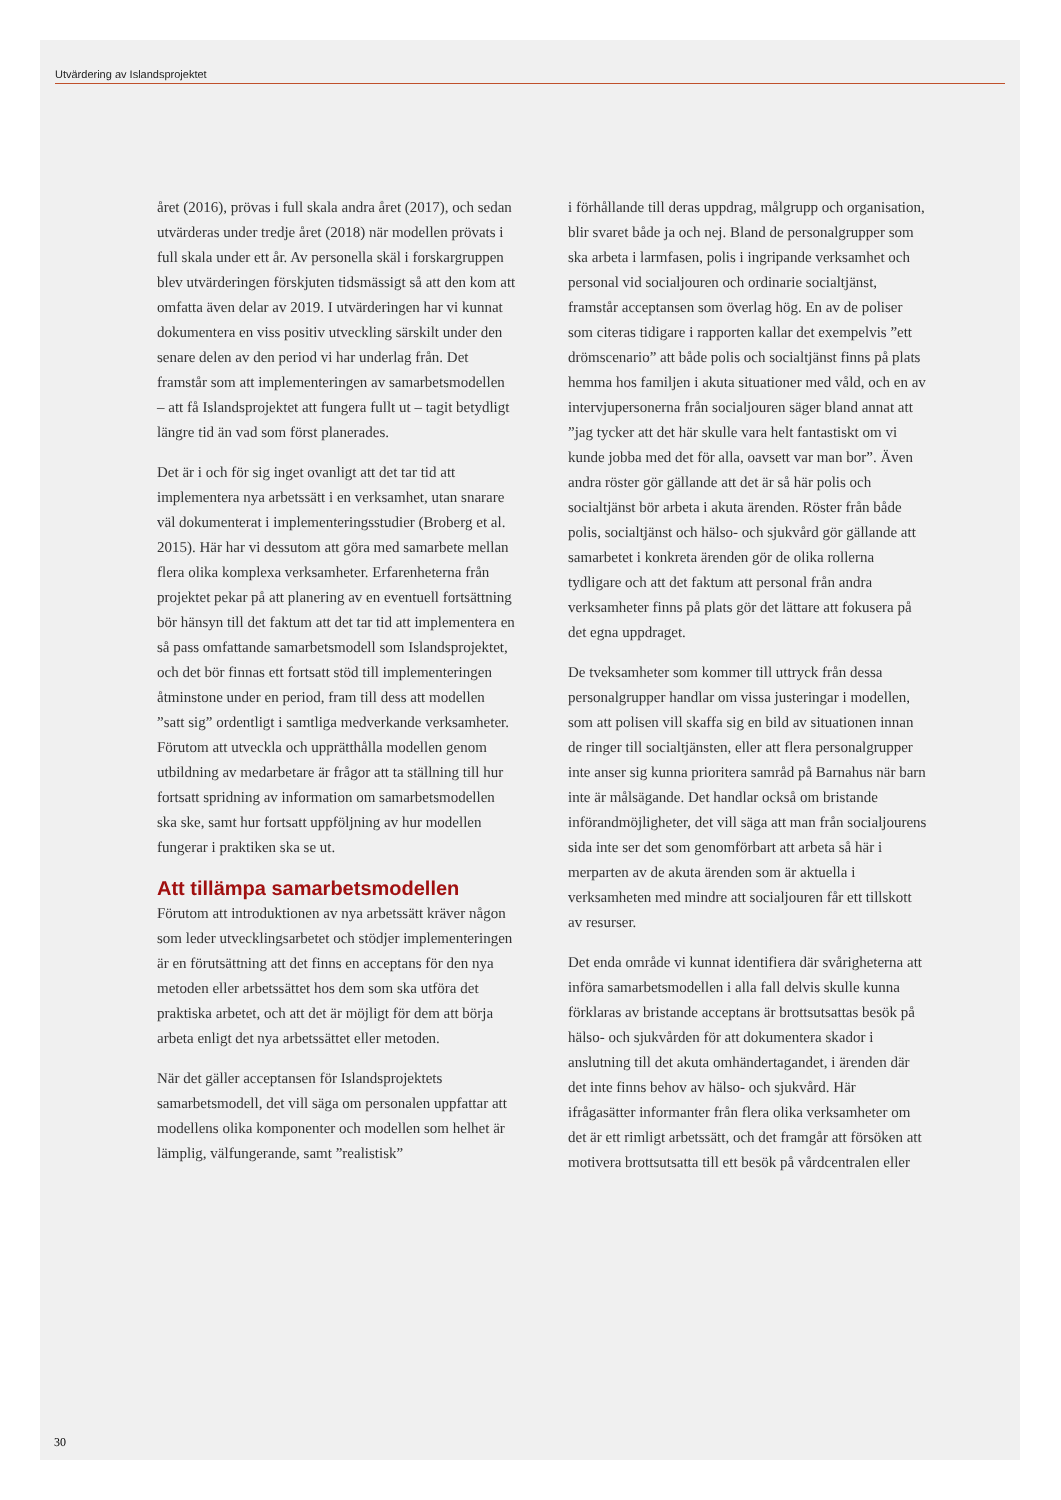Utvärdering av Islandsprojektet
året (2016), prövas i full skala andra året (2017), och sedan utvärderas under tredje året (2018) när modellen prövats i full skala under ett år. Av personella skäl i forskargruppen blev utvärderingen förskjuten tidsmässigt så att den kom att omfatta även delar av 2019. I utvärderingen har vi kunnat dokumentera en viss positiv utveckling särskilt under den senare delen av den period vi har underlag från. Det framstår som att implementeringen av samarbetsmodellen – att få Islandsprojektet att fungera fullt ut – tagit betydligt längre tid än vad som först planerades.
Det är i och för sig inget ovanligt att det tar tid att implementera nya arbetssätt i en verksamhet, utan snarare väl dokumenterat i implementeringsstudier (Broberg et al. 2015). Här har vi dessutom att göra med samarbete mellan flera olika komplexa verksamheter. Erfarenheterna från projektet pekar på att planering av en eventuell fortsättning bör hänsyn till det faktum att det tar tid att implementera en så pass omfattande samarbetsmodell som Islandsprojektet, och det bör finnas ett fortsatt stöd till implementeringen åtminstone under en period, fram till dess att modellen ”satt sig” ordentligt i samtliga medverkande verksamheter. Förutom att utveckla och upprätthålla modellen genom utbildning av medarbetare är frågor att ta ställning till hur fortsatt spridning av information om samarbetsmodellen ska ske, samt hur fortsatt uppföljning av hur modellen fungerar i praktiken ska se ut.
Att tillämpa samarbetsmodellen
Förutom att introduktionen av nya arbetssätt kräver någon som leder utvecklingsarbetet och stödjer implementeringen är en förutsättning att det finns en acceptans för den nya metoden eller arbetssättet hos dem som ska utföra det praktiska arbetet, och att det är möjligt för dem att börja arbeta enligt det nya arbetssättet eller metoden.
När det gäller acceptansen för Islandsprojektets samarbetsmodell, det vill säga om personalen uppfattar att modellens olika komponenter och modellen som helhet är lämplig, välfungerande, samt ”realistisk”
i förhållande till deras uppdrag, målgrupp och organisation, blir svaret både ja och nej. Bland de personalgrupper som ska arbeta i larmfasen, polis i ingripande verksamhet och personal vid socialjouren och ordinarie socialtjänst, framstår acceptansen som överlag hög. En av de poliser som citeras tidigare i rapporten kallar det exempelvis ”ett drömscenario” att både polis och socialtjänst finns på plats hemma hos familjen i akuta situationer med våld, och en av intervjupersonerna från socialjouren säger bland annat att ”jag tycker att det här skulle vara helt fantastiskt om vi kunde jobba med det för alla, oavsett var man bor”. Även andra röster gör gällande att det är så här polis och socialtjänst bör arbeta i akuta ärenden. Röster från både polis, socialtjänst och hälso- och sjukvård gör gällande att samarbetet i konkreta ärenden gör de olika rollerna tydligare och att det faktum att personal från andra verksamheter finns på plats gör det lättare att fokusera på det egna uppdraget.
De tveksamheter som kommer till uttryck från dessa personalgrupper handlar om vissa justeringar i modellen, som att polisen vill skaffa sig en bild av situationen innan de ringer till socialtjänsten, eller att flera personalgrupper inte anser sig kunna prioritera samråd på Barnahus när barn inte är målsägande. Det handlar också om bristande införandmöjligheter, det vill säga att man från socialjourens sida inte ser det som genomförbart att arbeta så här i merparten av de akuta ärenden som är aktuella i verksamheten med mindre att socialjouren får ett tillskott av resurser.
Det enda område vi kunnat identifiera där svårigheterna att införa samarbetsmodellen i alla fall delvis skulle kunna förklaras av bristande acceptans är brottsutsattas besök på hälso- och sjukvården för att dokumentera skador i anslutning till det akuta omhändertagandet, i ärenden där det inte finns behov av hälso- och sjukvård. Här ifrågasätter informanter från flera olika verksamheter om det är ett rimligt arbetssätt, och det framgår att försöken att motivera brottsutsatta till ett besök på vårdcentralen eller
30